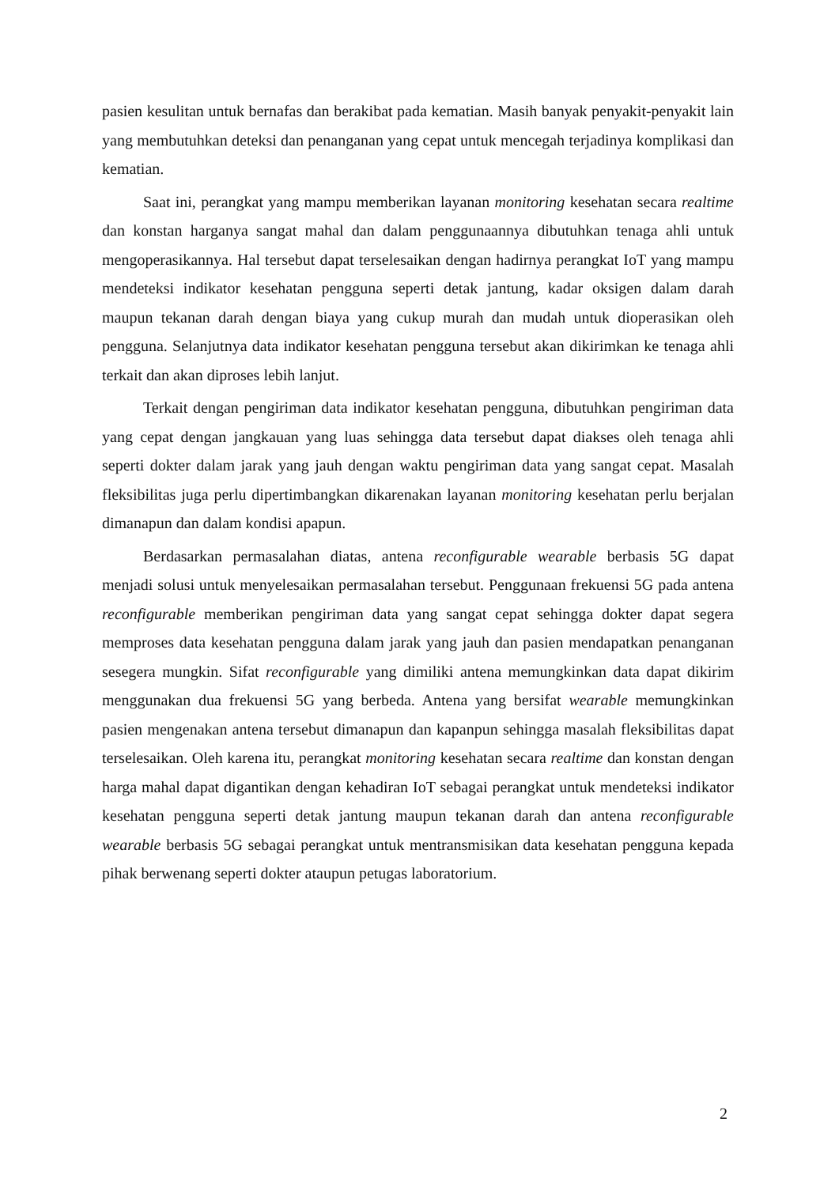pasien kesulitan untuk bernafas dan berakibat pada kematian. Masih banyak penyakit-penyakit lain yang membutuhkan deteksi dan penanganan yang cepat untuk mencegah terjadinya komplikasi dan kematian.
Saat ini, perangkat yang mampu memberikan layanan monitoring kesehatan secara realtime dan konstan harganya sangat mahal dan dalam penggunaannya dibutuhkan tenaga ahli untuk mengoperasikannya. Hal tersebut dapat terselesaikan dengan hadirnya perangkat IoT yang mampu mendeteksi indikator kesehatan pengguna seperti detak jantung, kadar oksigen dalam darah maupun tekanan darah dengan biaya yang cukup murah dan mudah untuk dioperasikan oleh pengguna. Selanjutnya data indikator kesehatan pengguna tersebut akan dikirimkan ke tenaga ahli terkait dan akan diproses lebih lanjut.
Terkait dengan pengiriman data indikator kesehatan pengguna, dibutuhkan pengiriman data yang cepat dengan jangkauan yang luas sehingga data tersebut dapat diakses oleh tenaga ahli seperti dokter dalam jarak yang jauh dengan waktu pengiriman data yang sangat cepat. Masalah fleksibilitas juga perlu dipertimbangkan dikarenakan layanan monitoring kesehatan perlu berjalan dimanapun dan dalam kondisi apapun.
Berdasarkan permasalahan diatas, antena reconfigurable wearable berbasis 5G dapat menjadi solusi untuk menyelesaikan permasalahan tersebut. Penggunaan frekuensi 5G pada antena reconfigurable memberikan pengiriman data yang sangat cepat sehingga dokter dapat segera memproses data kesehatan pengguna dalam jarak yang jauh dan pasien mendapatkan penanganan sesegera mungkin. Sifat reconfigurable yang dimiliki antena memungkinkan data dapat dikirim menggunakan dua frekuensi 5G yang berbeda. Antena yang bersifat wearable memungkinkan pasien mengenakan antena tersebut dimanapun dan kapanpun sehingga masalah fleksibilitas dapat terselesaikan. Oleh karena itu, perangkat monitoring kesehatan secara realtime dan konstan dengan harga mahal dapat digantikan dengan kehadiran IoT sebagai perangkat untuk mendeteksi indikator kesehatan pengguna seperti detak jantung maupun tekanan darah dan antena reconfigurable wearable berbasis 5G sebagai perangkat untuk mentransmisikan data kesehatan pengguna kepada pihak berwenang seperti dokter ataupun petugas laboratorium.
2